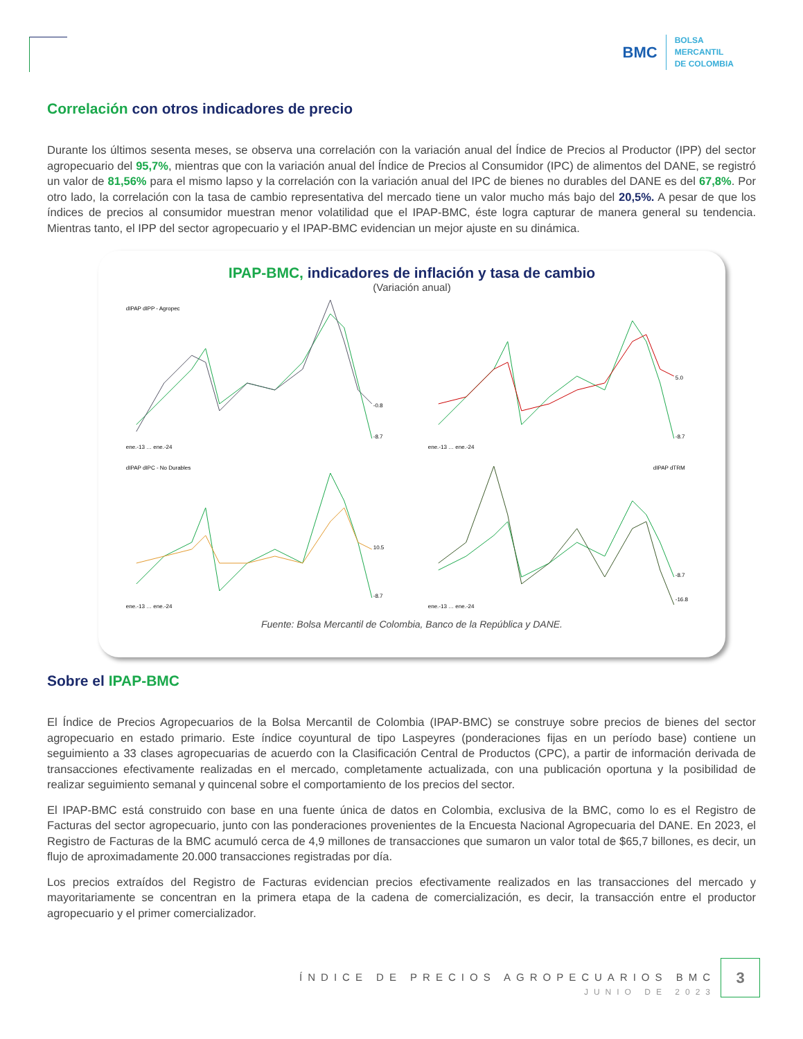BMC
BOLSA
MERCANTIL
DE COLOMBIA
Correlación con otros indicadores de precio
Durante los últimos sesenta meses, se observa una correlación con la variación anual del Índice de Precios al Productor (IPP) del sector agropecuario del 95,7%, mientras que con la variación anual del Índice de Precios al Consumidor (IPC) de alimentos del DANE, se registró un valor de 81,56% para el mismo lapso y la correlación con la variación anual del IPC de bienes no durables del DANE es del 67,8%. Por otro lado, la correlación con la tasa de cambio representativa del mercado tiene un valor mucho más bajo del 20,5%. A pesar de que los índices de precios al consumidor muestran menor volatilidad que el IPAP-BMC, éste logra capturar de manera general su tendencia. Mientras tanto, el IPP del sector agropecuario y el IPAP-BMC evidencian un mejor ajuste en su dinámica.
IPAP-BMC, indicadores de inflación y tasa de cambio
(Variación anual)
dIPAP dIPP - Agropec
-0.8
-8.7
ene.-13 … ene.-24
5.0
-8.7
ene.-13 … ene.-24
dIPAP dIPC - No Durables
10.5
-8.7
ene.-13 … ene.-24
dIPAP dTRM
-8.7
-16.8
ene.-13 … ene.-24
Fuente: Bolsa Mercantil de Colombia, Banco de la República y DANE.
Sobre el IPAP-BMC
El Índice de Precios Agropecuarios de la Bolsa Mercantil de Colombia (IPAP-BMC) se construye sobre precios de bienes del sector agropecuario en estado primario. Este índice coyuntural de tipo Laspeyres (ponderaciones fijas en un período base) contiene un seguimiento a 33 clases agropecuarias de acuerdo con la Clasificación Central de Productos (CPC), a partir de información derivada de transacciones efectivamente realizadas en el mercado, completamente actualizada, con una publicación oportuna y la posibilidad de realizar seguimiento semanal y quincenal sobre el comportamiento de los precios del sector.
El IPAP-BMC está construido con base en una fuente única de datos en Colombia, exclusiva de la BMC, como lo es el Registro de Facturas del sector agropecuario, junto con las ponderaciones provenientes de la Encuesta Nacional Agropecuaria del DANE. En 2023, el Registro de Facturas de la BMC acumuló cerca de 4,9 millones de transacciones que sumaron un valor total de $65,7 billones, es decir, un flujo de aproximadamente 20.000 transacciones registradas por día.
Los precios extraídos del Registro de Facturas evidencian precios efectivamente realizados en las transacciones del mercado y mayoritariamente se concentran en la primera etapa de la cadena de comercialización, es decir, la transacción entre el productor agropecuario y el primer comercializador.
ÍNDICE DE PRECIOS AGROPECUARIOS BMC
JUNIO DE 2023
3